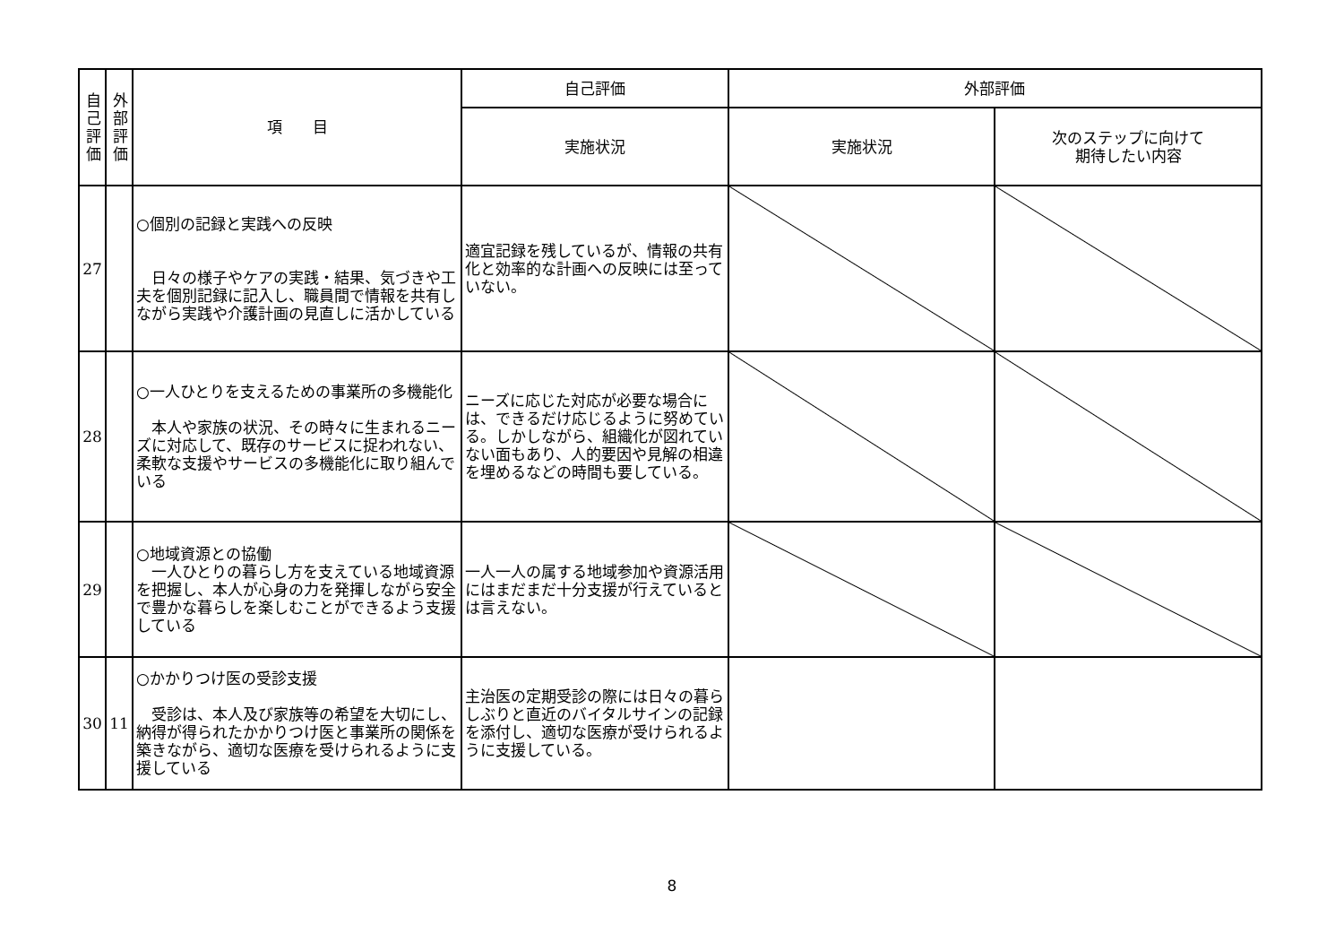| 自己評価 | 外部評価 | 項 目 | 自己評価 | 外部評価 | |
| --- | --- | --- | --- | --- | --- |
| | | | 実施状況 | 実施状況 | 次のステップに向けて 期待したい内容 |
| 27 | | ○個別の記録と実践への反映 日々の様子やケアの実践・結果、気づきや工夫を個別記録に記入し、職員間で情報を共有しながら実践や介護計画の見直しに活かしている | 適宜記録を残しているが、情報の共有化と効率的な計画への反映には至っていない。 | | |
| 28 | | ○一人ひとりを支えるための事業所の多機能化 本人や家族の状況、その時々に生まれるニーズに対応して、既存のサービスに捉われない、柔軟な支援やサービスの多機能化に取り組んでいる | ニーズに応じた対応が必要な場合には、できるだけ応じるように努めている。しかしながら、組織化が図れていない面もあり、人的要因や見解の相違を埋めるなどの時間も要している。 | | |
| 29 | | ○地域資源との協働 一人ひとりの暮らし方を支えている地域資源を把握し、本人が心身の力を発揮しながら安全で豊かな暮らしを楽しむことができるよう支援している | 一人一人の属する地域参加や資源活用にはまだまだ十分支援が行えているとは言えない。 | | |
| 30 | 11 | ○かかりつけ医の受診支援 受診は、本人及び家族等の希望を大切にし、納得が得られたかかりつけ医と事業所の関係を築きながら、適切な医療を受けられるように支援している | 主治医の定期受診の際には日々の暮らしぶりと直近のバイタルサインの記録を添付し、適切な医療が受けられるように支援している。 | | |
8